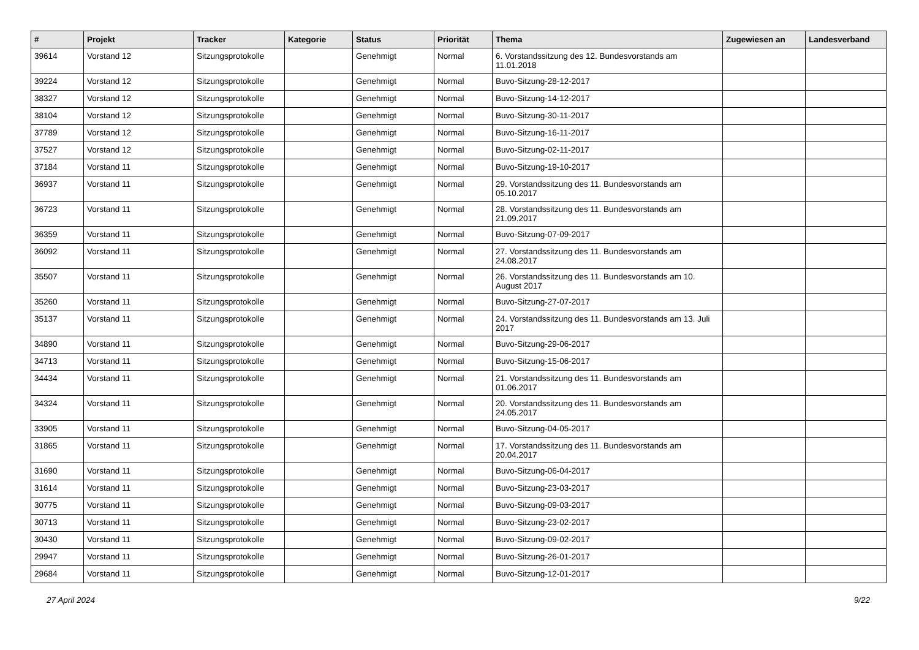| # | Projekt | Tracker | Kategorie | Status | Priorität | Thema | Zugewiesen an | Landesverband |
| --- | --- | --- | --- | --- | --- | --- | --- | --- |
| 39614 | Vorstand 12 | Sitzungsprotokolle | | Genehmigt | Normal | 6. Vorstandssitzung des 12. Bundesvorstands am 11.01.2018 | | |
| 39224 | Vorstand 12 | Sitzungsprotokolle | | Genehmigt | Normal | Buvo-Sitzung-28-12-2017 | | |
| 38327 | Vorstand 12 | Sitzungsprotokolle | | Genehmigt | Normal | Buvo-Sitzung-14-12-2017 | | |
| 38104 | Vorstand 12 | Sitzungsprotokolle | | Genehmigt | Normal | Buvo-Sitzung-30-11-2017 | | |
| 37789 | Vorstand 12 | Sitzungsprotokolle | | Genehmigt | Normal | Buvo-Sitzung-16-11-2017 | | |
| 37527 | Vorstand 12 | Sitzungsprotokolle | | Genehmigt | Normal | Buvo-Sitzung-02-11-2017 | | |
| 37184 | Vorstand 11 | Sitzungsprotokolle | | Genehmigt | Normal | Buvo-Sitzung-19-10-2017 | | |
| 36937 | Vorstand 11 | Sitzungsprotokolle | | Genehmigt | Normal | 29. Vorstandssitzung des 11. Bundesvorstands am 05.10.2017 | | |
| 36723 | Vorstand 11 | Sitzungsprotokolle | | Genehmigt | Normal | 28. Vorstandssitzung des 11. Bundesvorstands am 21.09.2017 | | |
| 36359 | Vorstand 11 | Sitzungsprotokolle | | Genehmigt | Normal | Buvo-Sitzung-07-09-2017 | | |
| 36092 | Vorstand 11 | Sitzungsprotokolle | | Genehmigt | Normal | 27. Vorstandssitzung des 11. Bundesvorstands am 24.08.2017 | | |
| 35507 | Vorstand 11 | Sitzungsprotokolle | | Genehmigt | Normal | 26. Vorstandssitzung des 11. Bundesvorstands am 10. August 2017 | | |
| 35260 | Vorstand 11 | Sitzungsprotokolle | | Genehmigt | Normal | Buvo-Sitzung-27-07-2017 | | |
| 35137 | Vorstand 11 | Sitzungsprotokolle | | Genehmigt | Normal | 24. Vorstandssitzung des 11. Bundesvorstands am 13. Juli 2017 | | |
| 34890 | Vorstand 11 | Sitzungsprotokolle | | Genehmigt | Normal | Buvo-Sitzung-29-06-2017 | | |
| 34713 | Vorstand 11 | Sitzungsprotokolle | | Genehmigt | Normal | Buvo-Sitzung-15-06-2017 | | |
| 34434 | Vorstand 11 | Sitzungsprotokolle | | Genehmigt | Normal | 21. Vorstandssitzung des 11. Bundesvorstands am 01.06.2017 | | |
| 34324 | Vorstand 11 | Sitzungsprotokolle | | Genehmigt | Normal | 20. Vorstandssitzung des 11. Bundesvorstands am 24.05.2017 | | |
| 33905 | Vorstand 11 | Sitzungsprotokolle | | Genehmigt | Normal | Buvo-Sitzung-04-05-2017 | | |
| 31865 | Vorstand 11 | Sitzungsprotokolle | | Genehmigt | Normal | 17. Vorstandssitzung des 11. Bundesvorstands am 20.04.2017 | | |
| 31690 | Vorstand 11 | Sitzungsprotokolle | | Genehmigt | Normal | Buvo-Sitzung-06-04-2017 | | |
| 31614 | Vorstand 11 | Sitzungsprotokolle | | Genehmigt | Normal | Buvo-Sitzung-23-03-2017 | | |
| 30775 | Vorstand 11 | Sitzungsprotokolle | | Genehmigt | Normal | Buvo-Sitzung-09-03-2017 | | |
| 30713 | Vorstand 11 | Sitzungsprotokolle | | Genehmigt | Normal | Buvo-Sitzung-23-02-2017 | | |
| 30430 | Vorstand 11 | Sitzungsprotokolle | | Genehmigt | Normal | Buvo-Sitzung-09-02-2017 | | |
| 29947 | Vorstand 11 | Sitzungsprotokolle | | Genehmigt | Normal | Buvo-Sitzung-26-01-2017 | | |
| 29684 | Vorstand 11 | Sitzungsprotokolle | | Genehmigt | Normal | Buvo-Sitzung-12-01-2017 | | |
27 April 2024 9/22